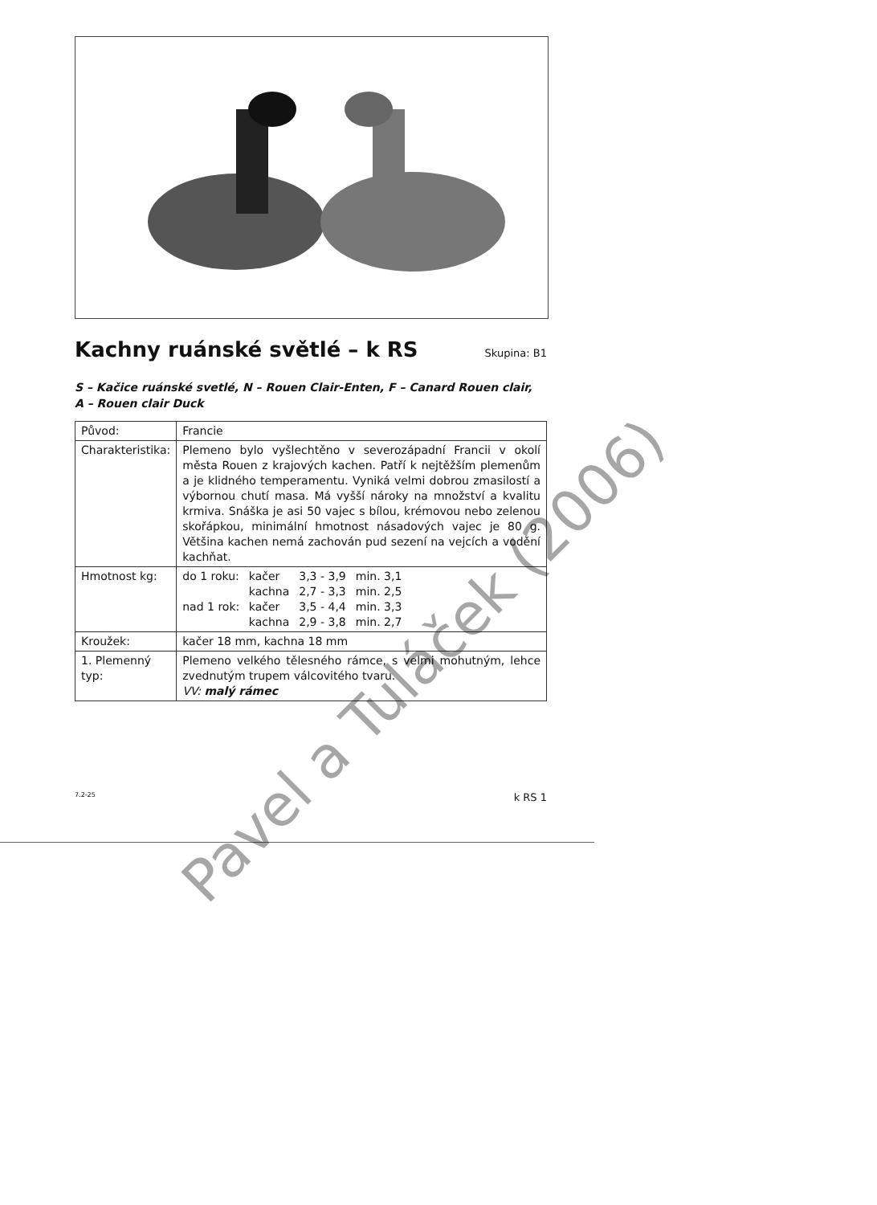Kachny ruánské světlé – k RS Skupina: B1
S – Kačice ruánské svetlé, N – Rouen Clair-Enten, F – Canard Rouen clair,
A – Rouen clair Duck
| Původ: | Francie |
| Charakteristika: | Plemeno bylo vyšlechtěno v severozápadní Francii v okolí města Rouen z krajových kachen. Patří k nejtěžším plemenům a je klidného temperamentu. Vyniká velmi dobrou zmasilostí a výbornou chutí masa. Má vyšší nároky na množství a kvalitu krmiva. Snáška je asi 50 vajec s bílou, krémovou nebo zelenou skořápkou, minimální hmotnost násadových vajec je 80 g. Většina kachen nemá zachován pud sezení na vejcích a vodění kachňat. |
| Hmotnost kg: | / do 1 roku: / kačer / 3,3 - 3,9 / min. 3,1 / / / kachna / 2,7 - 3,3 / min. 2,5 / / nad 1 rok: / kačer / 3,5 - 4,4 / min. 3,3 / / / kachna / 2,9 - 3,8 / min. 2,7 / |
| Kroužek: | kačer 18 mm, kachna 18 mm |
| 1. Plemenný typ: | Plemeno velkého tělesného rámce, s velmi mohutným, lehce zvednutým trupem válcovitého tvaru. VV: malý rámec |
7.2-25 k RS 1
Pavel a Tuláček (2006)